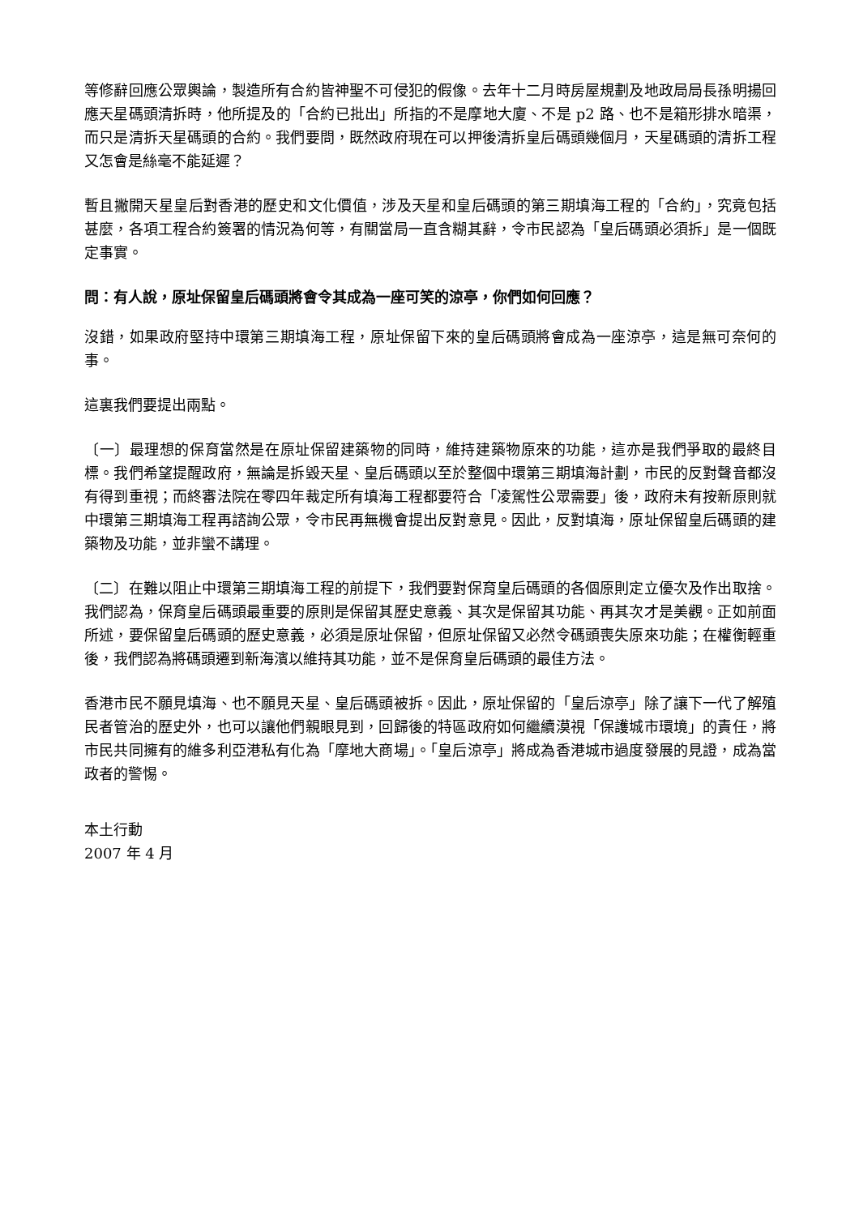等修辭回應公眾輿論，製造所有合約皆神聖不可侵犯的假像。去年十二月時房屋規劃及地政局局長孫明揚回應天星碼頭清拆時，他所提及的「合約已批出」所指的不是摩地大廈、不是 p2 路、也不是箱形排水暗渠，而只是清拆天星碼頭的合約。我們要問，既然政府現在可以押後清拆皇后碼頭幾個月，天星碼頭的清拆工程又怎會是絲毫不能延遲？
暫且撇開天星皇后對香港的歷史和文化價值，涉及天星和皇后碼頭的第三期填海工程的「合約」，究竟包括甚麼，各項工程合約簽署的情況為何等，有關當局一直含糊其辭，令市民認為「皇后碼頭必須拆」是一個既定事實。
問：有人說，原址保留皇后碼頭將會令其成為一座可笑的涼亭，你們如何回應？
沒錯，如果政府堅持中環第三期填海工程，原址保留下來的皇后碼頭將會成為一座涼亭，這是無可奈何的事。
這裏我們要提出兩點。
〔一〕最理想的保育當然是在原址保留建築物的同時，維持建築物原來的功能，這亦是我們爭取的最終目標。我們希望提醒政府，無論是拆毀天星、皇后碼頭以至於整個中環第三期填海計劃，市民的反對聲音都沒有得到重視；而終審法院在零四年裁定所有填海工程都要符合「凌駕性公眾需要」後，政府未有按新原則就中環第三期填海工程再諮詢公眾，令市民再無機會提出反對意見。因此，反對填海，原址保留皇后碼頭的建築物及功能，並非蠻不講理。
〔二〕在難以阻止中環第三期填海工程的前提下，我們要對保育皇后碼頭的各個原則定立優次及作出取捨。我們認為，保育皇后碼頭最重要的原則是保留其歷史意義、其次是保留其功能、再其次才是美觀。正如前面所述，要保留皇后碼頭的歷史意義，必須是原址保留，但原址保留又必然令碼頭喪失原來功能；在權衡輕重後，我們認為將碼頭遷到新海濱以維持其功能，並不是保育皇后碼頭的最佳方法。
香港市民不願見填海、也不願見天星、皇后碼頭被拆。因此，原址保留的「皇后涼亭」除了讓下一代了解殖民者管治的歷史外，也可以讓他們親眼見到，回歸後的特區政府如何繼續漠視「保護城市環境」的責任，將市民共同擁有的維多利亞港私有化為「摩地大商場」。「皇后涼亭」將成為香港城市過度發展的見證，成為當政者的警惕。
本土行動
2007 年 4 月